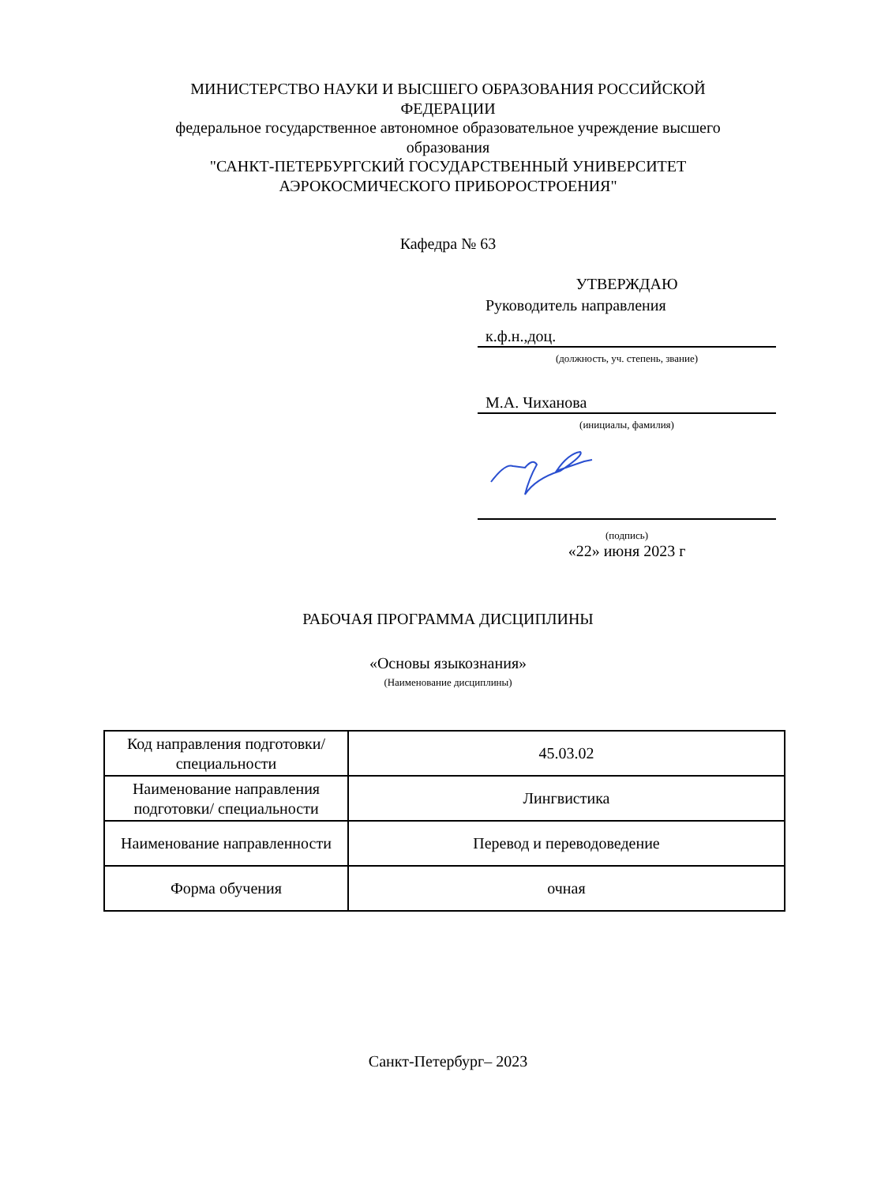МИНИСТЕРСТВО НАУКИ И ВЫСШЕГО ОБРАЗОВАНИЯ РОССИЙСКОЙ ФЕДЕРАЦИИ
федеральное государственное автономное образовательное учреждение высшего образования
"САНКТ-ПЕТЕРБУРГСКИЙ ГОСУДАРСТВЕННЫЙ УНИВЕРСИТЕТ АЭРОКОСМИЧЕСКОГО ПРИБОРОСТРОЕНИЯ"
Кафедра № 63
УТВЕРЖДАЮ
Руководитель направления
к.ф.н.,доц.
(должность, уч. степень, звание)
М.А. Чиханова
(инициалы, фамилия)
(подпись)
«22» июня 2023 г
РАБОЧАЯ ПРОГРАММА ДИСЦИПЛИНЫ
«Основы языкознания»
(Наименование дисциплины)
| Код направления подготовки/ специальности | 45.03.02 |
| Наименование направления подготовки/ специальности | Лингвистика |
| Наименование направленности | Перевод и переводоведение |
| Форма обучения | очная |
Санкт-Петербург– 2023